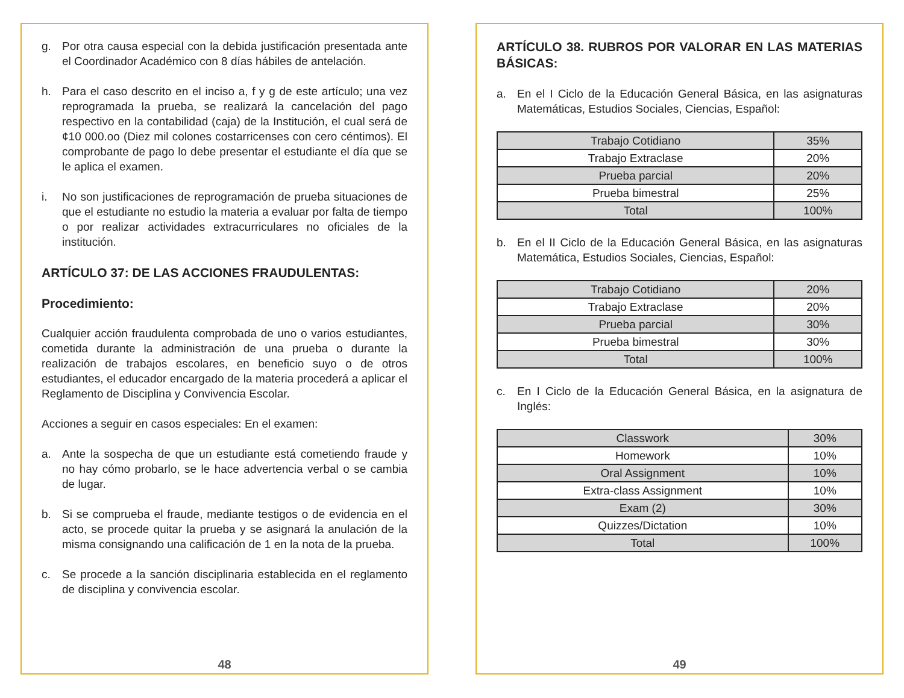g. Por otra causa especial con la debida justificación presentada ante el Coordinador Académico con 8 días hábiles de antelación.
h. Para el caso descrito en el inciso a, f y g de este artículo; una vez reprogramada la prueba, se realizará la cancelación del pago respectivo en la contabilidad (caja) de la Institución, el cual será de ¢10 000.oo (Diez mil colones costarricenses con cero céntimos). El comprobante de pago lo debe presentar el estudiante el día que se le aplica el examen.
i. No son justificaciones de reprogramación de prueba situaciones de que el estudiante no estudio la materia a evaluar por falta de tiempo o por realizar actividades extracurriculares no oficiales de la institución.
ARTÍCULO 37: DE LAS ACCIONES FRAUDULENTAS:
Procedimiento:
Cualquier acción fraudulenta comprobada de uno o varios estudiantes, cometida durante la administración de una prueba o durante la realización de trabajos escolares, en beneficio suyo o de otros estudiantes, el educador encargado de la materia procederá a aplicar el Reglamento de Disciplina y Convivencia Escolar.
Acciones a seguir en casos especiales: En el examen:
a. Ante la sospecha de que un estudiante está cometiendo fraude y no hay cómo probarlo, se le hace advertencia verbal o se cambia de lugar.
b. Si se comprueba el fraude, mediante testigos o de evidencia en el acto, se procede quitar la prueba y se asignará la anulación de la misma consignando una calificación de 1 en la nota de la prueba.
c. Se procede a la sanción disciplinaria establecida en el reglamento de disciplina y convivencia escolar.
48
ARTÍCULO 38. RUBROS POR VALORAR EN LAS MATERIAS BÁSICAS:
a. En el I Ciclo de la Educación General Básica, en las asignaturas Matemáticas, Estudios Sociales, Ciencias, Español:
| Trabajo Cotidiano | 35% |
| Trabajo Extraclase | 20% |
| Prueba parcial | 20% |
| Prueba bimestral | 25% |
| Total | 100% |
b. En el II Ciclo de la Educación General Básica, en las asignaturas Matemática, Estudios Sociales, Ciencias, Español:
| Trabajo Cotidiano | 20% |
| Trabajo Extraclase | 20% |
| Prueba parcial | 30% |
| Prueba bimestral | 30% |
| Total | 100% |
c. En I Ciclo de la Educación General Básica, en la asignatura de Inglés:
| Classwork | 30% |
| Homework | 10% |
| Oral Assignment | 10% |
| Extra-class Assignment | 10% |
| Exam (2) | 30% |
| Quizzes/Dictation | 10% |
| Total | 100% |
49